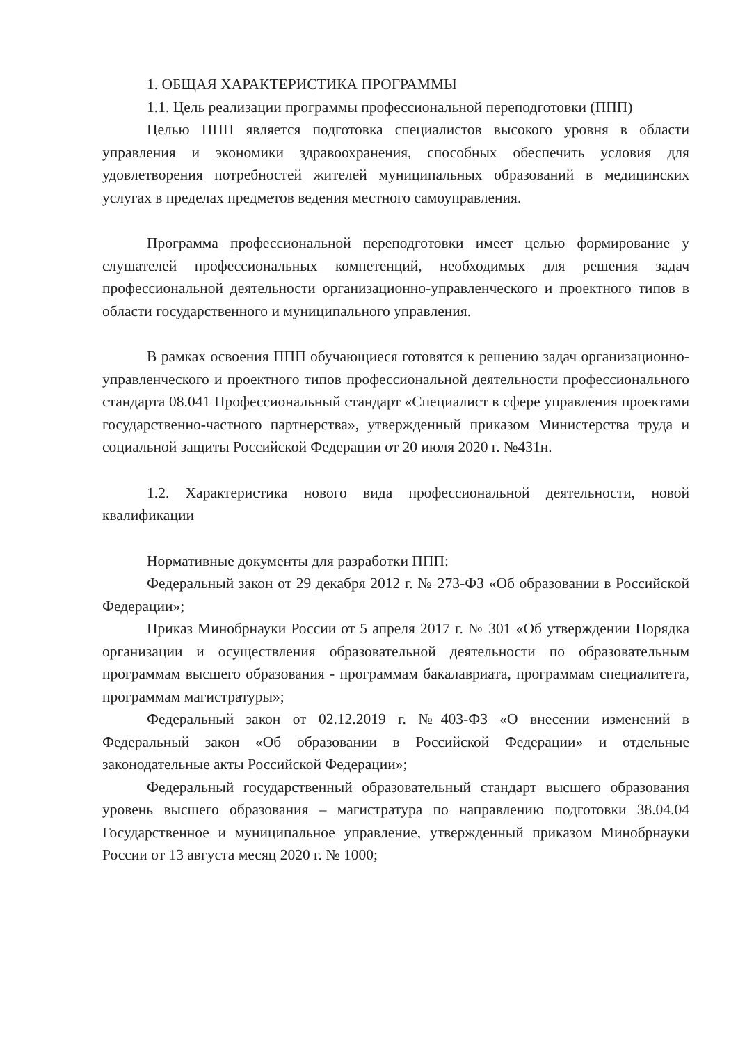1. ОБЩАЯ ХАРАКТЕРИСТИКА ПРОГРАММЫ
1.1. Цель реализации программы профессиональной переподготовки (ППП)
Целью ППП является подготовка специалистов высокого уровня в области управления и экономики здравоохранения, способных обеспечить условия для удовлетворения потребностей жителей муниципальных образований в медицинских услугах в пределах предметов ведения местного самоуправления.
Программа профессиональной переподготовки имеет целью формирование у слушателей профессиональных компетенций, необходимых для решения задач профессиональной деятельности организационно-управленческого и проектного типов в области государственного и муниципального управления.
В рамках освоения ППП обучающиеся готовятся к решению задач организационно-управленческого и проектного типов профессиональной деятельности профессионального стандарта 08.041 Профессиональный стандарт «Специалист в сфере управления проектами государственно-частного партнерства», утвержденный приказом Министерства труда и социальной защиты Российской Федерации от 20 июля 2020 г. №431н.
1.2. Характеристика нового вида профессиональной деятельности, новой квалификации
Нормативные документы для разработки ППП:
Федеральный закон от 29 декабря 2012 г. № 273-ФЗ «Об образовании в Российской Федерации»;
Приказ Минобрнауки России от 5 апреля 2017 г. № 301 «Об утверждении Порядка организации и осуществления образовательной деятельности по образовательным программам высшего образования - программам бакалавриата, программам специалитета, программам магистратуры»;
Федеральный закон от 02.12.2019 г. №403-ФЗ «О внесении изменений в Федеральный закон «Об образовании в Российской Федерации» и отдельные законодательные акты Российской Федерации»;
Федеральный государственный образовательный стандарт высшего образования уровень высшего образования – магистратура по направлению подготовки 38.04.04 Государственное и муниципальное управление, утвержденный приказом Минобрнауки России от 13 августа месяц 2020 г. № 1000;